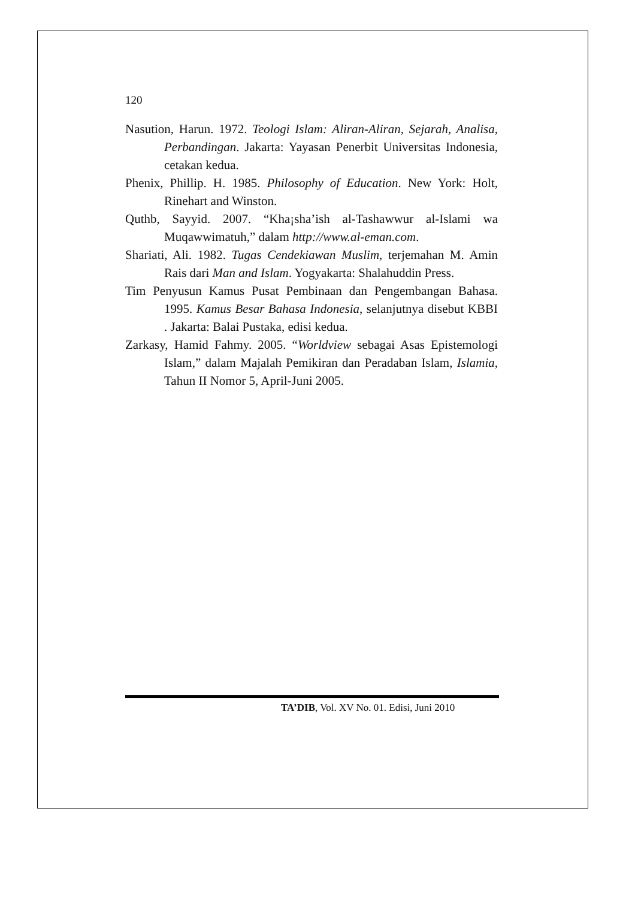120
Nasution, Harun. 1972. Teologi Islam: Aliran-Aliran, Sejarah, Analisa, Perbandingan. Jakarta: Yayasan Penerbit Universitas Indonesia, cetakan kedua.
Phenix, Phillip. H. 1985. Philosophy of Education. New York: Holt, Rinehart and Winston.
Quthb, Sayyid. 2007. “Kha¡sha’ish al-Tashawwur al-Islami wa Muqawwimatuh,” dalam http://www.al-eman.com.
Shariati, Ali. 1982. Tugas Cendekiawan Muslim, terjemahan M. Amin Rais dari Man and Islam. Yogyakarta: Shalahuddin Press.
Tim Penyusun Kamus Pusat Pembinaan dan Pengembangan Bahasa. 1995. Kamus Besar Bahasa Indonesia, selanjutnya disebut KBBI . Jakarta: Balai Pustaka, edisi kedua.
Zarkasy, Hamid Fahmy. 2005. “Worldview sebagai Asas Epistemologi Islam,” dalam Majalah Pemikiran dan Peradaban Islam, Islamia, Tahun II Nomor 5, April-Juni 2005.
TA’DIB, Vol. XV No. 01. Edisi, Juni 2010